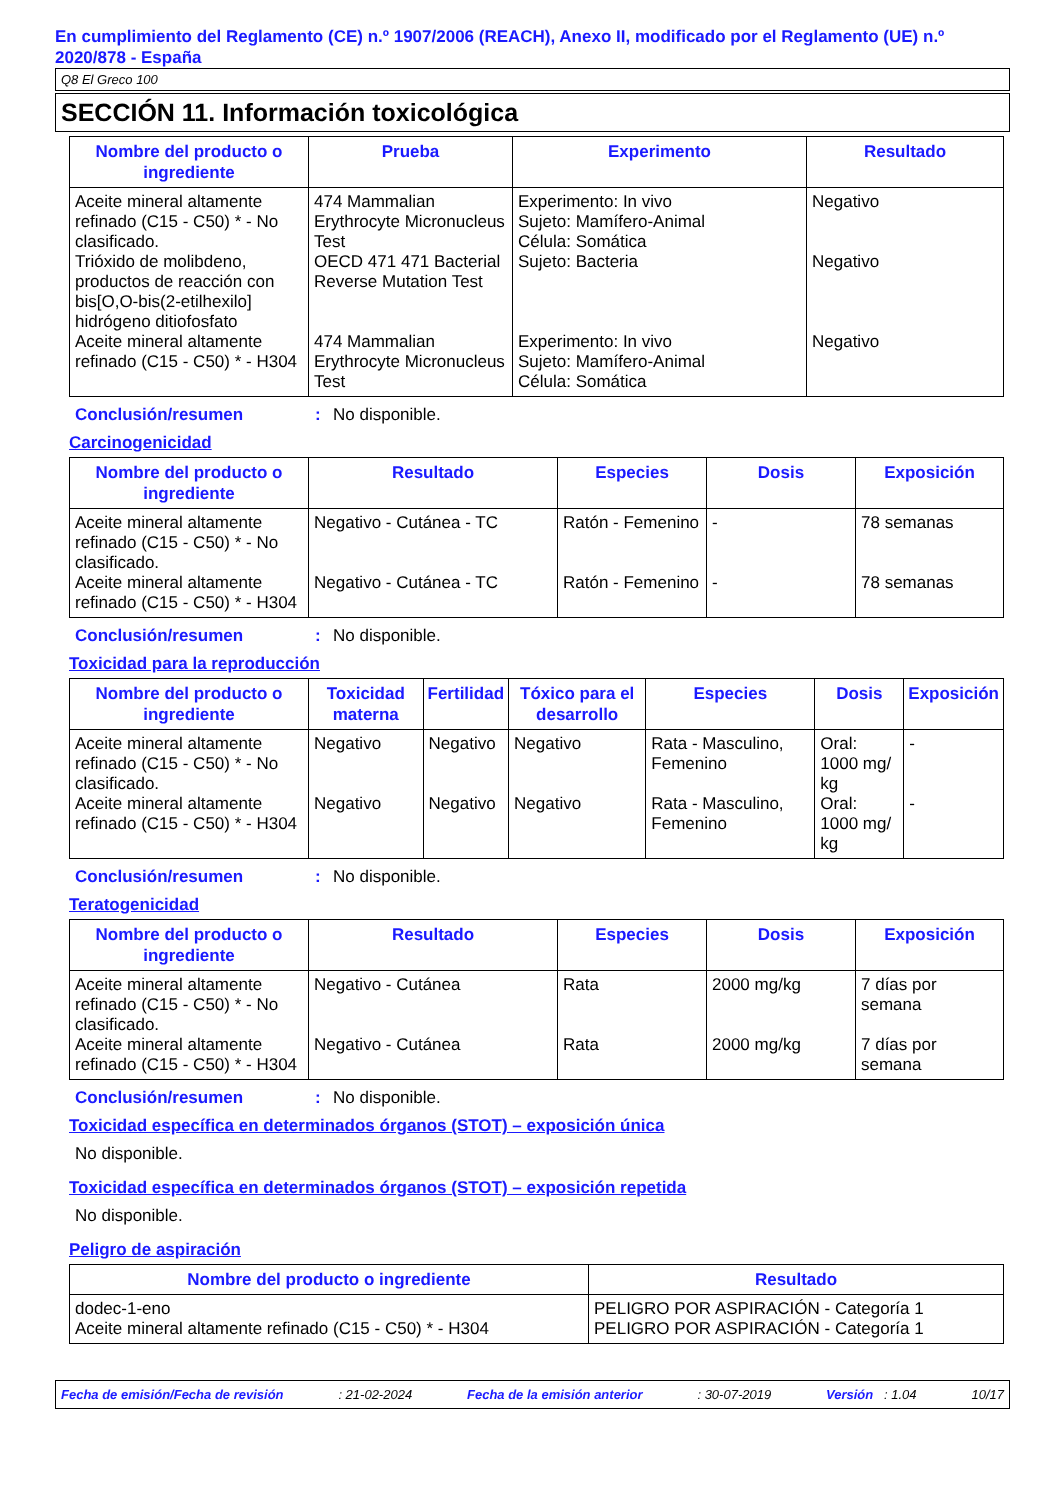En cumplimiento del Reglamento (CE) n.º 1907/2006 (REACH), Anexo II, modificado por el Reglamento (UE) n.º 2020/878 - España
Q8 El Greco 100
SECCIÓN 11. Información toxicológica
| Nombre del producto o ingrediente | Prueba | Experimento | Resultado |
| --- | --- | --- | --- |
| Aceite mineral altamente refinado (C15 - C50) * - No clasificado. | 474 Mammalian Erythrocyte Micronucleus Test | Experimento: In vivo Sujeto: Mamífero-Animal Célula: Somática | Negativo |
| Trióxido de molibdeno, productos de reacción con bis[O,O-bis(2-etilhexilo] hidrógeno ditiofosfato | OECD 471 471 Bacterial Reverse Mutation Test | Sujeto: Bacteria | Negativo |
| Aceite mineral altamente refinado (C15 - C50) * - H304 | 474 Mammalian Erythrocyte Micronucleus Test | Experimento: In vivo Sujeto: Mamífero-Animal Célula: Somática | Negativo |
Conclusión/resumen: No disponible.
Carcinogenicidad
| Nombre del producto o ingrediente | Resultado | Especies | Dosis | Exposición |
| --- | --- | --- | --- | --- |
| Aceite mineral altamente refinado (C15 - C50) * - No clasificado. | Negativo - Cutánea - TC | Ratón - Femenino | - | 78 semanas |
| Aceite mineral altamente refinado (C15 - C50) * - H304 | Negativo - Cutánea - TC | Ratón - Femenino | - | 78 semanas |
Conclusión/resumen: No disponible.
Toxicidad para la reproducción
| Nombre del producto o ingrediente | Toxicidad materna | Fertilidad | Tóxico para el desarrollo | Especies | Dosis | Exposición |
| --- | --- | --- | --- | --- | --- | --- |
| Aceite mineral altamente refinado (C15 - C50) * - No clasificado. | Negativo | Negativo | Negativo | Rata - Masculino, Femenino | Oral: 1000 mg/ kg | - |
| Aceite mineral altamente refinado (C15 - C50) * - H304 | Negativo | Negativo | Negativo | Rata - Masculino, Femenino | Oral: 1000 mg/ kg | - |
Conclusión/resumen: No disponible.
Teratogenicidad
| Nombre del producto o ingrediente | Resultado | Especies | Dosis | Exposición |
| --- | --- | --- | --- | --- |
| Aceite mineral altamente refinado (C15 - C50) * - No clasificado. | Negativo - Cutánea | Rata | 2000 mg/kg | 7 días por semana |
| Aceite mineral altamente refinado (C15 - C50) * - H304 | Negativo - Cutánea | Rata | 2000 mg/kg | 7 días por semana |
Conclusión/resumen: No disponible.
Toxicidad específica en determinados órganos (STOT) – exposición única
No disponible.
Toxicidad específica en determinados órganos (STOT) – exposición repetida
No disponible.
Peligro de aspiración
| Nombre del producto o ingrediente | Resultado |
| --- | --- |
| dodec-1-eno Aceite mineral altamente refinado (C15 - C50) * - H304 | PELIGRO POR ASPIRACIÓN - Categoría 1 PELIGRO POR ASPIRACIÓN - Categoría 1 |
Fecha de emisión/Fecha de revisión: 21-02-2024 Fecha de la emisión anterior: 30-07-2019 Versión : 1.04 10/17